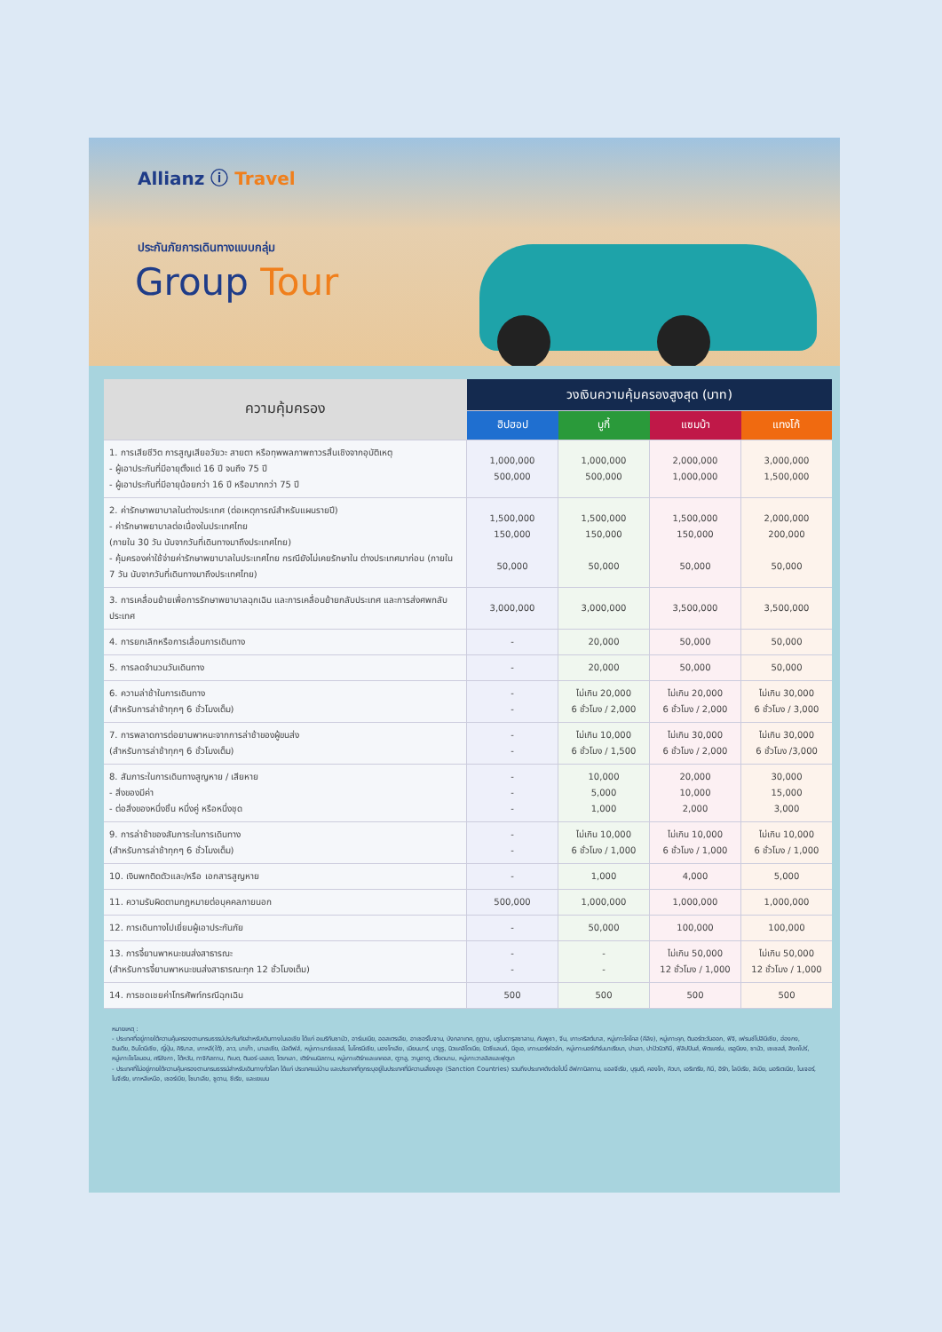Allianz ⓘ Travel
ประกันภัยการเดินทางแบบกลุ่ม
Group Tour
| ความคุ้มครอง | วงเงินความคุ้มครองสูงสุด (บาท) | | | |
| --- | --- | --- | --- | --- |
| | ฮิปฮอป | บูกี้ | แซมบ้า | แทงโก้ |
| 1. การเสียชีวิต การสูญเสียอวัยวะ สายตา หรือทุพพลภาพถาวรสิ้นเชิงจากอุบัติเหตุ - ผู้เอาประกันที่มีอายุตั้งแต่ 16 ปี จนถึง 75 ปี - ผู้เอาประกันที่มีอายุน้อยกว่า 16 ปี หรือมากกว่า 75 ปี | 1,000,000 500,000 | 1,000,000 500,000 | 2,000,000 1,000,000 | 3,000,000 1,500,000 |
| 2. ค่ารักษาพยาบาลในต่างประเทศ (ต่อเหตุการณ์สำหรับแผนรายปี) - ค่ารักษาพยาบาลต่อเนื่องในประเทศไทย (ภายใน 30 วัน นับจากวันที่เดินทางมาถึงประเทศไทย) - คุ้มครองค่าใช้จ่ายค่ารักษาพยาบาลในประเทศไทย กรณียังไม่เคยรักษาใน ต่างประเทศมาก่อน (ภายใน 7 วัน นับจากวันที่เดินทางมาถึงประเทศไทย) | 1,500,000 150,000 50,000 | 1,500,000 150,000 50,000 | 1,500,000 150,000 50,000 | 2,000,000 200,000 50,000 |
| 3. การเคลื่อนย้ายเพื่อการรักษาพยาบาลฉุกเฉิน และการเคลื่อนย้ายกลับประเทศ และการส่งศพกลับประเทศ | 3,000,000 | 3,000,000 | 3,500,000 | 3,500,000 |
| 4. การยกเลิกหรือการเลื่อนการเดินทาง | - | 20,000 | 50,000 | 50,000 |
| 5. การลดจำนวนวันเดินทาง | - | 20,000 | 50,000 | 50,000 |
| 6. ความล่าช้าในการเดินทาง (สำหรับการล่าช้าทุกๆ 6 ชั่วโมงเต็ม) | - - | ไม่เกิน 20,000 6 ชั่วโมง / 2,000 | ไม่เกิน 20,000 6 ชั่วโมง / 2,000 | ไม่เกิน 30,000 6 ชั่วโมง / 3,000 |
| 7. การพลาดการต่อยานพาหนะจากการล่าช้าของผู้ขนส่ง (สำหรับการล่าช้าทุกๆ 6 ชั่วโมงเต็ม) | - - | ไม่เกิน 10,000 6 ชั่วโมง / 1,500 | ไม่เกิน 30,000 6 ชั่วโมง / 2,000 | ไม่เกิน 30,000 6 ชั่วโมง /3,000 |
| 8. สัมภาระในการเดินทางสูญหาย / เสียหาย - สิ่งของมีค่า - ต่อสิ่งของหนึ่งชิ้น หนึ่งคู่ หรือหนึ่งชุด | - - - | 10,000 5,000 1,000 | 20,000 10,000 2,000 | 30,000 15,000 3,000 |
| 9. การล่าช้าของสัมภาระในการเดินทาง (สำหรับการล่าช้าทุกๆ 6 ชั่วโมงเต็ม) | - - | ไม่เกิน 10,000 6 ชั่วโมง / 1,000 | ไม่เกิน 10,000 6 ชั่วโมง / 1,000 | ไม่เกิน 10,000 6 ชั่วโมง / 1,000 |
| 10. เงินพกติดตัวและ/หรือ เอกสารสูญหาย | - | 1,000 | 4,000 | 5,000 |
| 11. ความรับผิดตามกฎหมายต่อบุคคลภายนอก | 500,000 | 1,000,000 | 1,000,000 | 1,000,000 |
| 12. การเดินทางไปเยี่ยมผู้เอาประกันภัย | - | 50,000 | 100,000 | 100,000 |
| 13. การจี้ยานพาหนะขนส่งสาธารณะ (สำหรับการจี้ยานพาหนะขนส่งสาธารณะทุก 12 ชั่วโมงเต็ม) | - - | - - | ไม่เกิน 50,000 12 ชั่วโมง / 1,000 | ไม่เกิน 50,000 12 ชั่วโมง / 1,000 |
| 14. การชดเชยค่าโทรศัพท์กรณีฉุกเฉิน | 500 | 500 | 500 | 500 |
หมายเหตุ :
- ประเทศที่อยู่ภายใต้ความคุ้มครองตามกรมธรรม์ประกันภัยสำหรับเดินทางในเอเชีย ได้แก่ อเมริกันซามัว, อาร์เมเนีย, ออสเตรเลีย, อาเซอร์ไบจาน, บังกลาเทศ, ภูฏาน, บรูไนดารุสซาลาม, กัมพูชา, จีน, เกาะคริสต์มาส, หมู่เกาะโคโคส (คีลิง), หมู่เกาะคุก, ติมอร์ตะวันออก, ฟิจิ, เฟรนช์โปลินีเซีย, ฮ่องกง, อินเดีย, อินโดนีเซีย, ญี่ปุ่น, คิริบาส, เกาหลี(ใต้), ลาว, มาเก๊า, มาเลเซีย, มัลดีฟส์, หมู่เกาะมาร์แชลล์, ไมโครนีเซีย, มองโกเลีย, เมียนมาร์, นาอูรู, นิวแคลิโดเนีย, นิวซีแลนด์, นีอูเอ, เกาะนอร์ฟอล์ก, หมู่เกาะนอร์เทิร์นมาเรียนา, ปาเลา, ปาปัวนิวกินี, ฟิลิปปินส์, พิตแคร์น, เรอูนียง, ซามัว, เซเชลส์, สิงคโปร์, หมู่เกาะโซโลมอน, ศรีลังกา, ไต้หวัน, ทาจิกิสถาน, ทิเบต, ติมอร์-เลสเต, โตเกเลา, เติร์กเมนิสถาน, หมู่เกาะเติร์กและเคคอส, ตูวาลู, วานูอาตู, เวียดนาม, หมู่เกาะวาลลิสและฟุตูนา
- ประเทศที่ไม่อยู่ภายใต้ความคุ้มครองตามกรมธรรม์สำหรับเดินทางทั่วโลก ได้แก่ ประเทศแม่บ้าน และประเทศที่ถูกระบุอยู่ในประเทศที่มีความเสี่ยงสูง (Sanction Countries) รวมถึงประเทศดังต่อไปนี้ อัฟกานิสถาน, แอลจีเรีย, บุรุนดี, คองโก, คิวบา, เอริเทรีย, กินี, อิรัก, ไลบีเรีย, ลิเบีย, มอริเตเนีย, ไนเจอร์, ไนจีเรีย, เกาหลีเหนือ, เซอร์เบีย, โซมาเลีย, ซูดาน, ซีเรีย, และเยเมน